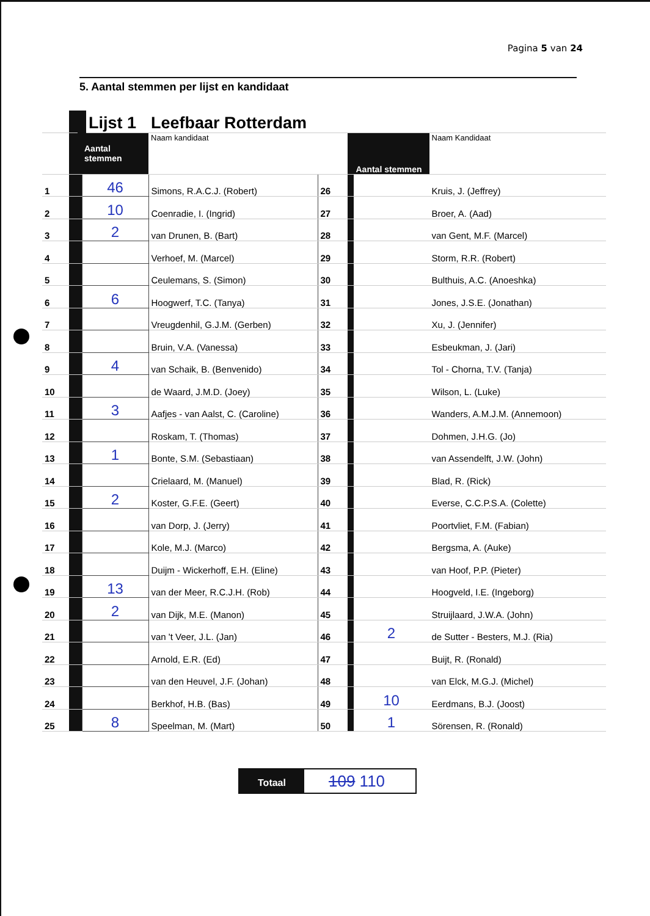Pagina 5 van 24
5. Aantal stemmen per lijst en kandidaat
| | | Lijst 1 | Leefbaar Rotterdam | | | | |
| | | Aantal stemmen | Naam kandidaat | | | Aantal stemmen | Naam Kandidaat |
| 1 | | 46 | Simons, R.A.C.J. (Robert) | 26 | | | Kruis, J. (Jeffrey) |
| 2 | | 10 | Coenradie, I. (Ingrid) | 27 | | | Broer, A. (Aad) |
| 3 | | 2 | van Drunen, B. (Bart) | 28 | | | van Gent, M.F. (Marcel) |
| 4 | | | Verhoef, M. (Marcel) | 29 | | | Storm, R.R. (Robert) |
| 5 | | | Ceulemans, S. (Simon) | 30 | | | Bulthuis, A.C. (Anoeshka) |
| 6 | | 6 | Hoogwerf, T.C. (Tanya) | 31 | | | Jones, J.S.E. (Jonathan) |
| 7 | | | Vreugdenhil, G.J.M. (Gerben) | 32 | | | Xu, J. (Jennifer) |
| 8 | | | Bruin, V.A. (Vanessa) | 33 | | | Esbeukman, J. (Jari) |
| 9 | | 4 | van Schaik, B. (Benvenido) | 34 | | | Tol - Chorna, T.V. (Tanja) |
| 10 | | | de Waard, J.M.D. (Joey) | 35 | | | Wilson, L. (Luke) |
| 11 | | 3 | Aafjes - van Aalst, C. (Caroline) | 36 | | | Wanders, A.M.J.M. (Annemoon) |
| 12 | | | Roskam, T. (Thomas) | 37 | | | Dohmen, J.H.G. (Jo) |
| 13 | | 1 | Bonte, S.M. (Sebastiaan) | 38 | | | van Assendelft, J.W. (John) |
| 14 | | | Crielaard, M. (Manuel) | 39 | | | Blad, R. (Rick) |
| 15 | | 2 | Koster, G.F.E. (Geert) | 40 | | | Everse, C.C.P.S.A. (Colette) |
| 16 | | | van Dorp, J. (Jerry) | 41 | | | Poortvliet, F.M. (Fabian) |
| 17 | | | Kole, M.J. (Marco) | 42 | | | Bergsma, A. (Auke) |
| 18 | | | Duijm - Wickerhoff, E.H. (Eline) | 43 | | | van Hoof, P.P. (Pieter) |
| 19 | | 13 | van der Meer, R.C.J.H. (Rob) | 44 | | | Hoogveld, I.E. (Ingeborg) |
| 20 | | 2 | van Dijk, M.E. (Manon) | 45 | | | Struijlaard, J.W.A. (John) |
| 21 | | | van 't Veer, J.L. (Jan) | 46 | | 2 | de Sutter - Besters, M.J. (Ria) |
| 22 | | | Arnold, E.R. (Ed) | 47 | | | Buijt, R. (Ronald) |
| 23 | | | van den Heuvel, J.F. (Johan) | 48 | | | van Elck, M.G.J. (Michel) |
| 24 | | | Berkhof, H.B. (Bas) | 49 | | 10 | Eerdmans, B.J. (Joost) |
| 25 | | 8 | Speelman, M. (Mart) | 50 | | 1 | Sörensen, R. (Ronald) |
Totaal
109 110